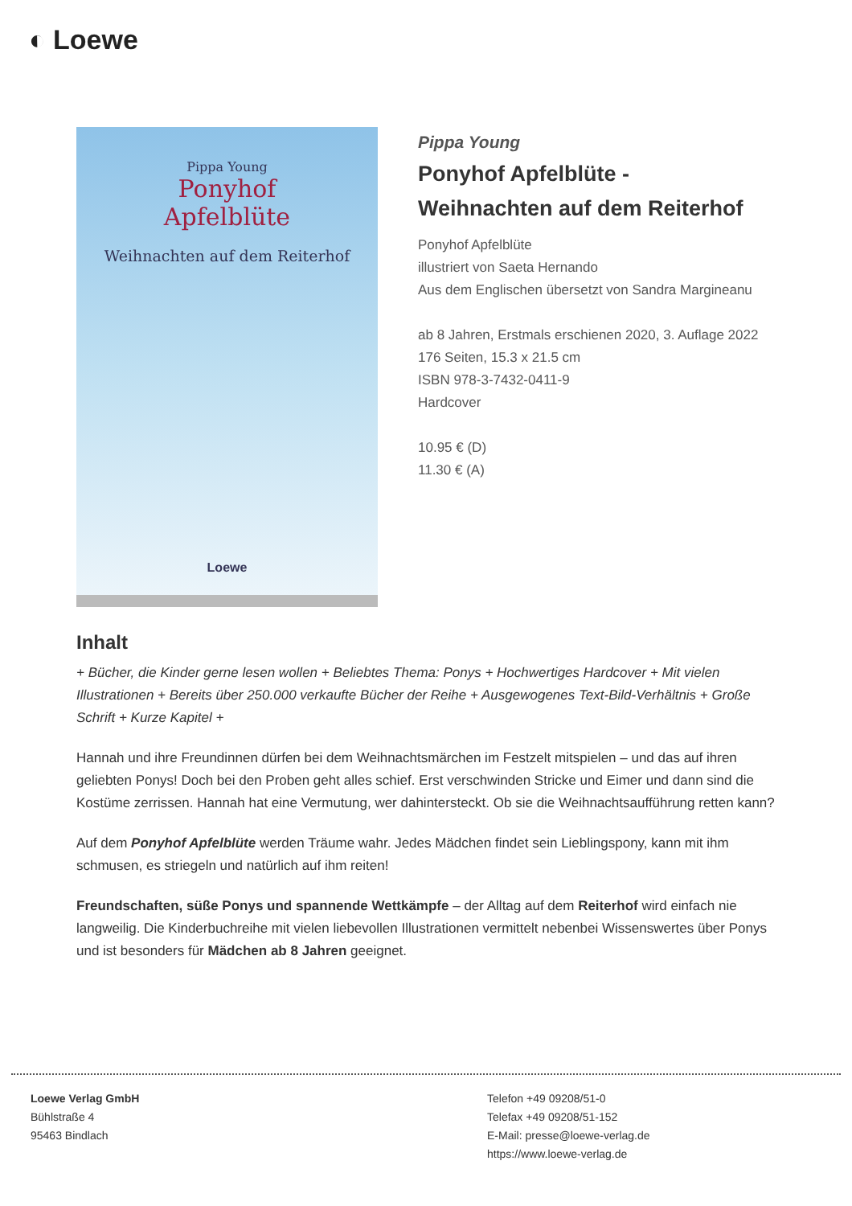◐ Loewe
Pippa Young
Ponyhof
Apfelblüte
Weihnachten auf dem Reiterhof
Loewe
Pippa Young
Ponyhof Apfelblüte -
Weihnachten auf dem Reiterhof
Ponyhof Apfelblüte
illustriert von Saeta Hernando
Aus dem Englischen übersetzt von Sandra Margineanu
ab 8 Jahren, Erstmals erschienen 2020, 3. Auflage 2022
176 Seiten, 15.3 x 21.5 cm
ISBN 978-3-7432-0411-9
Hardcover
10.95 € (D)
11.30 € (A)
Inhalt
+ Bücher, die Kinder gerne lesen wollen + Beliebtes Thema: Ponys + Hochwertiges Hardcover + Mit vielen Illustrationen + Bereits über 250.000 verkaufte Bücher der Reihe + Ausgewogenes Text-Bild-Verhältnis + Große Schrift + Kurze Kapitel +
Hannah und ihre Freundinnen dürfen bei dem Weihnachtsmärchen im Festzelt mitspielen – und das auf ihren geliebten Ponys! Doch bei den Proben geht alles schief. Erst verschwinden Stricke und Eimer und dann sind die Kostüme zerrissen. Hannah hat eine Vermutung, wer dahintersteckt. Ob sie die Weihnachtsaufführung retten kann?
Auf dem Ponyhof Apfelblüte werden Träume wahr. Jedes Mädchen findet sein Lieblingspony, kann mit ihm schmusen, es striegeln und natürlich auf ihm reiten!
Freundschaften, süße Ponys und spannende Wettkämpfe – der Alltag auf dem Reiterhof wird einfach nie langweilig. Die Kinderbuchreihe mit vielen liebevollen Illustrationen vermittelt nebenbei Wissenswertes über Ponys und ist besonders für Mädchen ab 8 Jahren geeignet.
Loewe Verlag GmbH
Bühlstraße 4
95463 Bindlach
Telefon +49 09208/51-0
Telefax +49 09208/51-152
E-Mail: presse@loewe-verlag.de
https://www.loewe-verlag.de